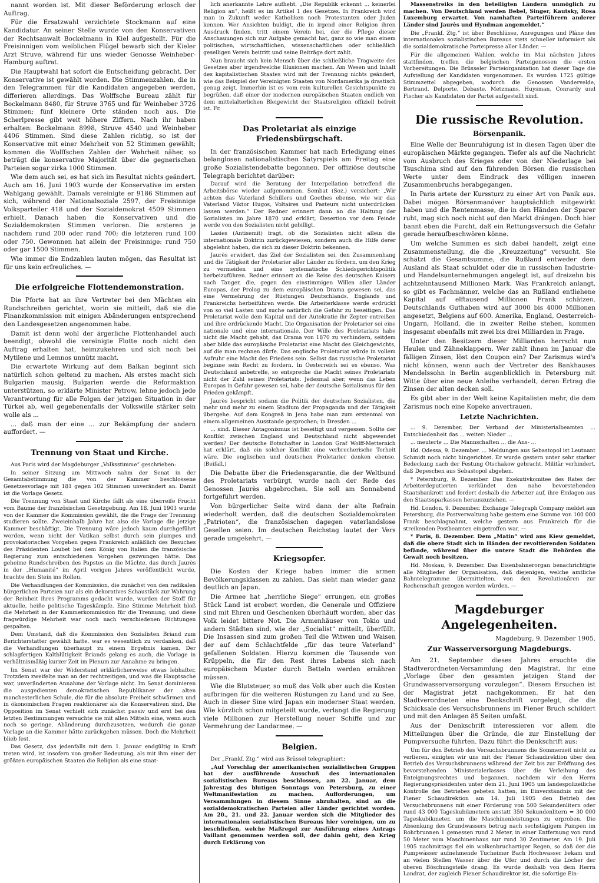nannt worden ist. Mit dieser Beförderung erlosch der Auftrag.
Für die Ersatzwahl verzichtete Stockmann auf eine Kandidatur. An seiner Stelle wurde von den Konservativen der Rechtsanwalt Bockelmann in Kiel aufgestellt. Für die Freisinnigen vom weiblichen Flügel bewarb sich der Kieler Arzt Struve, während für uns wieder Genosse Weinheber-Hamburg auftrat.
Die Hauptwahl hat sofort die Entscheidung gebracht. Der Konservative ist gewählt worden. Die Stimmenzahlen, die in den Telegrammen für die Kandidaten angegeben werden, differieren allerdings. Das Wolffsche Bureau zählt für Bockelmann 8480, für Struve 3765 und für Weinheber 3726 Stimmen; fünf kleinere Orte ständen noch aus. Die Scherlpresse gibt weit höhere Ziffern. Nach ihr haben erhalten: Bockelmann 8998, Struve 4540 und Weinheber 4406 Stimmen. Sind diese Zahlen richtig, so ist der Konservative mit einer Mehrheit von 52 Stimmen gewählt; kommen die Wolffschen Zahlen der Wahrheit näher, so beträgt die konservative Majorität über die gegnerischen Parteien sogar zirka 1000 Stimmen.
Wie dem auch sei, es hat sich im Resultat nichts geändert. Auch am 16. Juni 1903 wurde der Konservative im ersten Wahlgang gewählt. Damals vereinigte er 9186 Stimmen auf sich, während der Nationalsoziale 2597, der Freisinnige Volksparteiler 418 und der Sozialdemokrat 4509 Stimmen erhielt. Danach haben die Konservativen und die Sozialdemokraten Stimmen verloren. Die ersteren je nachdem rund 200 oder rund 700; die letzteren rund 100 oder 750. Gewonnen hat allein der Freisinnige: rund 750 oder gar 1500 Stimmen.
Wie immer die Endzahlen lauten mögen, das Resultat ist für uns kein erfreuliches. —
Die erfolgreiche Flottendemonstration.
Die Pforte hat an ihre Vertreter bei den Mächten ein Rundschreiben gerichtet, worin sie mitteilt, daß sie die Finanzkommission mit einigen Abänderungen entsprechend den Landesgesetzen angenommen habe.
Damit ist denn wohl der ärgerliche Flottenhandel auch beendigt, obwohl die vereinigte Flotte noch nicht den Auftrag erhalten hat, heimzukehren und sich noch bei Mytilene und Lemnos unnütz macht.
Die erwartete Wirkung auf dem Balkan beginnt sich natürlich schon geltend zu machen. Als erstes macht sich Bulgarien mausig. Bulgarien werde die Reformaktion unterstützen, so erklärte Minister Petrow, lehne jedoch jede Verantwortung für alle Folgen der jetzigen Situation in der Türkei ab, weil gegebenenfalls der Volkswille stärker sein wolle als ...
... daß man der eine ... zur Bekämpfung der andern auffordert. —
Trennung von Staat und Kirche.
Aus Paris wird der Magdeburger „Volksstimme“ geschrieben:
In seiner Sitzung am Mittwoch nahm der Senat in der Gesamtabstimmung die von der Kammer beschlossene Gesetzesvorlage mit 181 gegen 102 Stimmen unverändert an. Damit ist die Vorlage Gesetz.
Die Trennung von Staat und Kirche fällt als eine überreife Frucht vom Baume der französischen Gesetzgebung. Am 18. Juni 1903 wurde von der Kammer die Kommission gewählt, die die Frage der Trennung studieren sollte. Zweieinhalb Jahre hat also die Vorlage die jetzige Kammer beschäftigt. Die Trennung wäre jedoch kaum durchgeführt worden, wenn nicht der Vatikan selbst durch sein plumpes und provokatorisches Vorgehen gegen Frankreich anläßlich des Besuches des Präsidenten Loubet bei dem König von Italien die französische Regierung zum entschiedenen Vorgehen gezwungen hätte. Das geheime Rundschreiben des Papstes an die Mächte, das durch Jaurès in der „Humanité“ im April vorigen Jahres veröffentlicht wurde, brachte den Stein ins Rollen.
Die Verhandlungen der Kommission, die zunächst von den radikalen bürgerlichen Parteien nur als ein dekoratives Schaustück zur Wahrung der Reinheit ihres Programms gedacht wurde, wurden der Stoff für aktuelle, heiße politische Tageskämpfe. Eine Stimme Mehrheit bloß die Mehrheit in der Kammerkommission für die Trennung, und diese fragwürdige Mehrheit war noch nach verschiedenen Richtungen gespalten.
Dem Umstand, daß die Kommission den Sozialisten Briand zum Berichterstatter gewählt hatte, war es wesentlich zu verdanken, daß die Verhandlungen überhaupt zu einem Ergebnis kamen. Der schlagfertigen Kaltblütigkeit Briands gelang es auch, die Vorlage in verhältnismäßig kurzer Zeit im Plenum zur Annahme zu bringen.
Im Senat war der Widerstand erklärlicherweise etwas lebhafter. Trotzdem zweifelte man an der rechtzeitigen, und was die Hauptsache war, unveränderten Annahme der Vorlage nicht. Im Senat dominieren die ausgedienten demokratischen Republikaner der alten manchesterlichen Schule, die für die absolute Freiheit schwärmen und in ökonomischen Fragen reaktionärer als die Konservativen sind. Die Opposition im Senat verhielt sich zunächst passiv und erst bei den letzten Bestimmungen versuchte sie mit allen Mitteln eine, wenn auch noch so geringe, Abänderung durchzusetzen, wodurch die ganze Vorlage an die Kammer hätte zurückgehen müssen. Doch die Mehrheit blieb fest.
Das Gesetz, das jedenfalls mit dem 1. Januar endgültig in Kraft treten wird, ist insofern von großer Bedeutung, als mit ihm einer der größten europäischen Staaten die Religion als eine staat-
lich anerkannte Lehre aufhebt. „Die Republik erkennt ... keinerlei Religion an“, heißt es im Artikel 1 des Gesetzes. In Frankreich wird man in Zukunft weder Katholiken noch Protestanten oder Juden kennen. Wer Ansichten huldigt, die in irgend einer Religion ihren Ausdruck finden, tritt einem Verein bei, der die Pflege dieser Anschauungen sich zur Aufgabe gemacht hat, ganz so wie man einem politischen, wirtschaftlichen, wissenschaftlichen oder schließlich geselligen Verein beitritt und seine Beiträge dort zahlt.
Nun braucht sich kein Mensch über die schließliche Tragweite des Gesetzes aber irgendwelche Illusionen machen. Am Wesen und Inhalt des kapitalistischen Staates wird mit der Trennung nichts geändert, wie das Beispiel der Vereinigten Staaten von Nordamerika ja drastisch genug zeigt. Immerhin ist es vom rein kulturellen Gesichtspunkte zu begrüßen, daß einer der modernen europäischen Staaten endlich von dem mittelalterlichen Bleigewicht der Staatsreligion offiziell befreit ist. Fr.
Das Proletariat als einzige Friedensbürgschaft.
In der französischen Kammer hat nach Erledigung eines belanglosen nationalistischen Satyrspiels am Freitag eine große Sozialistendebatte begonnen. Der offiziöse deutsche Telegraph berichtet darüber:
Darauf wird die Beratung der Interpellation betreffend die Arbeitsbörse wieder aufgenommen. Sembat (Soz.) versichert: „Wir achten das Vaterland Schillers und Goethes ebenso, wie wir das Vaterland Viktor Hugos, Voltaires und Pasteurs nicht unterdrücken lassen werden.“ Der Redner erinnert dann an die Haltung der Sozialisten im Jahre 1870 und erklärt, Desertion vor dem Feinde werde von den Sozialisten nicht gebilligt.
Lasies (Antisemit) fragt, ob die Sozialisten nicht allein die internationale Doktrin zurückgewiesen, sondern auch die Hilfe derer abgelehnt haben, die sich zu dieser Doktrin bekennen.
Jaurès erwidert, das Ziel der Sozialisten sei, den Zusammenhang und die Tätigkeit der Proletarier aller Länder zu fördern, um den Krieg zu vermeiden und eine systematische Schiedsgerichtspolitik herbeizuführen. Redner erinnert an die Reise des deutschen Kaisers nach Tanger, die, gegen den einstimmigen Willen aller Länder Europas, der Prolog zu dem europäischen Drama gewesen sei, das eine Vermehrung der Rüstungen Deutschlands, Englands und Frankreichs herbeiführen werde. Die Arbeiterklasse werde erdrückt von so viel Lasten und suche natürlich die Gefahr zu beseitigen. Das Proletariat wolle dem Kapital und der Autokratie ihr Zepter entreißen und ihre erdrückende Macht. Die Organisation der Proletarier sei eine nationale und eine internationale. Der Wille des Proletariats habe nicht die Macht gehabt, das Drama von 1870 zu verhindern, seitdem aber bilde das europäische Proletariat eine Macht des Gleichgewichts, auf die man rechnen dürfe. Das englische Proletariat würde in vollem Aufruhr eine Macht des Friedens sein. Selbst das russische Proletariat beginne sein Recht zu fordern. In Oesterreich sei es ebenso. Was Deutschland anbetreffe, so entspreche die Macht seines Proletariats nicht der Zahl seines Proletariats. Jedesmal aber, wenn das Leben Europas in Gefahr gewesen sei, habe der deutsche Sozialismus für den Frieden gekämpft.
Jaurès bespricht sodann die Politik der deutschen Sozialisten, die mehr und mehr zu einem Stadium der Propaganda und der Tätigkeit übergehe. Auf dem Kongreß in Jena habe man zum erstenmal von einem allgemeinen Ausstande gesprochen; in Dresden ...
... sind. Dieser Antagonismus ist beseitigt und vergessen. Sollte der Konflikt zwischen England und Deutschland nicht abgewendet werden? Der deutsche Botschafter in London Graf Wolff-Metternich hat erklärt, daß ein solcher Konflikt eine verbrecherische Torheit wäre. Die englischen und deutschen Proletarier denken ebenso. (Beifall.)
Die Debatte über die Friedensgarantie, die der Weltbund des Proletariats verbürgt, wurde nach der Rede des Genossen Jaurès abgebrochen. Sie soll am Sonnabend fortgeführt werden.
Von bürgerlicher Seite wird dann der alte Refrain wiederholt werden, daß die deutschen Sozialdemokraten „Patrioten“, die französischen dagegen vaterlandslose Gesellen seien. Im deutschen Reichstag lautet der Vers gerade umgekehrt. —
Kriegsopfer.
Die Kosten der Kriege haben immer die armen Bevölkerungsklassen zu zahlen. Das sieht man wieder ganz deutlich an Japan.
Die Armee hat „herrliche Siege“ errungen, ein großes Stück Land ist erobert worden, die Generale und Offiziere sind mit Ehren und Geschenken überhäuft worden, aber das Volk leidet bittere Not. Die Armenhäuser von Tokio und andern Städten sind, wie der „Socialist“ mitteilt, überfüllt. Die Insassen sind zum großen Teil die Witwen und Waisen der auf dem Schlachtfelde „für das teure Vaterland“ gefallenen Soldaten. Hierzu kommen die Tausende von Krüppeln, die für den Rest ihres Lebens sich nach europäischem Muster durch Betteln werden ernähren müssen.
Wie die Blutsteuer, so muß das Volk aber auch die Kosten aufbringen für die weiteren Rüstungen zu Land und zu See. Auch in dieser Sine wird Japan ein moderner Staat werden. Wie kürzlich schon mitgeteilt wurde, verlangt die Regierung viele Millionen zur Herstellung neuer Schiffe und zur Vermehrung der Landarmee. —
Belgien.
Der „Frankf. Ztg.“ wird aus Brüssel telegraphiert:
„Auf Vorschlag der amerikanischen sozialistischen Gruppen hat der ausführende Ausschuß des internationalen sozialistischen Bureaus beschlossen, am 22. Januar, dem Jahrestag des blutigen Sonntags von Petersburg, zu einer Weltmanifestation zu machen. Aufforderungen, um Versammlungen in diesem Sinne abzuhalten, sind an die sozialdemokratischen Parteien aller Länder gerichtet worden. Am 20., 21. und 22. Januar werden sich die Mitglieder des internationalen sozialistischen Bureaus hier vereinigen, um zu beschließen, welche Maßregel zur Ausführung eines Antrags Vaillant genommen werden soll, der dahin geht, den Krieg durch Erklärung von
Massenstreiks in den beteiligten Ländern unmöglich zu machen. Von Deutschland werden Bebel, Singer, Kautsky, Rosa Luxemburg erwartet. Von namhaften Parteiführern anderer Länder sind Jaurès und Hyndman angemeldet.“
Die „Frankf. Ztg.“ ist über Beschlüsse, Anregungen und Pläne des internationalen sozialistischen Bureaus stets schneller informiert als die sozialdemokratische Parteipresse aller Länder. —
Für die allgemeinen Wahlen, welche im Mai nächsten Jahres stattfinden, treffen die belgischen Parteigenossen die ersten Vorbereitungen. Die Brüsseler Parteiorganisation hat dieser Tage die Aufstellung der Kandidaten vorgenommen. Es wurden 1725 gültige Stimmzettel abgegeben, wodurch die Genossen Vandervelde, Bertrand, Delporte, Debaste, Metzmans, Huysman, Conrardy und Fischer als Kandidaten der Partei aufgestellt sind.
Die russische Revolution.
Börsenpanik.
Eine Welle der Beunruhigung ist in diesen Tagen über die europäischen Märkte gegangen. Tiefer als auf die Nachricht vom Ausbruch des Krieges oder von der Niederlage bei Tsuschima sind auf den führenden Börsen die russischen Werte unter dem Eindruck des völligen inneren Zusammenbruchs herabgegangen.
In Paris artete der Kurssturz zu einer Art von Panik aus. Dabei mögen Börsenmanöver hauptsächlich mitgewirkt haben und die Rentenmasse, die in den Händen der Sparer ruht, mag sich noch nicht auf den Markt drängen. Doch hier bannt eben die Furcht, daß ein Rettungsversuch die Gefahr gerade heraufbeschwören könne.
Um welche Summen es sich dabei handelt, zeigt eine Zusammenstellung, die die „Kreuzzeitung“ versucht. Sie schätzt die Gesamtsumme, die Rußland entweder dem Ausland als Staat schuldet oder die in russischen Industrie- und Handelsunternehmungen angelegt ist, auf dreizehn bis achtzehntausend Millionen Mark. Was Frankreich anlangt, so gibt es Fachmänner, welche das an Rußland entliehene Kapital auf elftausend Millionen Frank schätzen. Deutschlands Guthaben wird auf 3000 bis 4000 Millionen angesetzt, Belgiens auf 600. Amerika, England, Oesterreich-Ungarn, Holland, die in zweiter Reihe stehen, kommen insgesamt ebenfalls mit zwei bis drei Milliarden in Frage.
Unter den Besitzern dieser Milliarden herrscht nun Heulen und Zähneklappern. Wer zahlt ihnen im Januar die fälligen Zinsen, löst den Coupon ein? Der Zarismus wird's nicht können, wenn auch der Vertreter des Bankhauses Mendelssohn in Berlin augenblicklich in Petersburg mit Witte über eine neue Anleihe verhandelt, deren Ertrag die Zinsen der alten decken soll.
Es gibt aber in der Welt keine Kapitalisten mehr, die dem Zarismus noch eine Kopeke anvertrauen.
Letzte Nachrichten.
... 9. Dezember. Der Verband der Ministerialbeamten ... Entschiedenheit das ... weiter: Nieder ...
... meuterte ... Die Mannschaften ... die Ans- ...
Hd. Odessa, 9. Dezember. ... Meldungen aus Sebastopol ist Leutnant Schmidt noch nicht hingerichtet. Er wurde gestern unter sehr starker Bedeckung nach der Festung Otschakow gebracht. Militär verhindert, daß Depeschen aus Sebastopol abgehen.
* Petersburg, 9. Dezember. Das Exekutivkomitee des Rates der Arbeiterdeputierten verkündet den nahe bevorstehenden Staatsbankrott und fordert deshalb die Arbeiter auf, ihre Einlagen aus den Staatssparkassen herauszuziehen. —
Hd. London, 9. Dezember. Exchange Telegraph Company meldet aus Petersburg, die Postverwaltung habe gestern eine Summe von 100 000 Frank beschlagnahmt, welche gestern aus Frankreich für die streikenden Postbeamten eingetroffen war. —
* Paris, 8. Dezember. Dem „Matin“ wird aus Kiew gemeldet, daß die obere Stadt sich in Händen der revoltierenden Soldaten befände, während über die untere Stadt die Behörden die Gewalt noch besitzen.
Hd. Moskau, 9. Dezember. Das Eisenbahnerorgan benachrichtigte alle Mitglieder der Organisation, daß diejenigen, welche amtliche Bahntelegramme übermittelten, von den Revolutionären zur Rechenschaft gezogen werden würden. —
Magdeburger Angelegenheiten.
Magdeburg, 9. Dezember 1905.
Zur Wasserversorgung Magdeburgs.
Am 21. September dieses Jahres ersuchte die Stadtverordneten-Versammlung den Magistrat, ihr eine „Vorlage über den gesamten jetzigen Stand der Grundwasserversorgung vorzulegen“. Diesem Ersuchen ist der Magistrat jetzt nachgekommen. Er hat den Stadtverordneten eine Denkschrift vorgelegt, die die Schicksale des Versuchsbrunnens im Fiener Bruch schildert und mit den Anlagen 85 Seiten umfaßt.
Aus der Denkschrift interessieren vor allem die Mitteilungen über die Gründe, die zur Einstellung der Pumpversuche führten. Dazu führt die Denkschrift aus:
Um für den Betrieb des Versuchsbrunnens die Sommerzeit nicht zu verlieren, einigten wir uns mit der Fiener Schaudirektion über den Betrieb des Versuchsbrunnens während der Zeit bis zur Eröffnung des bevorstehenden Ministerialerlasses über die Verleihung des Enteignungsrechtes und begannen, nachdem wir den Herrn Regierungspräsidenten unter dem 21. Juni 1905 um landespolizeiliche Kontrolle des Betriebes gebeten hatten, im Einverständnis mit der Fiener Schaudirektion am 14. Juli 1905 den Betrieb des Versuchsbrunnens mit einer Förderung von 500 Sekundenlitern oder rund 43 000 Tageskubikmetern anstatt 350 Sekundenlitern = 30 000 Tageskubikmeter, um die Maschinenleistungen zu erproben. Die Absenkung des Grundwassers betrug nach sechstägigem Pumpen im Rohrbrunnen 1 gemessen rund 2 Meter, in einer Entfernung von rund 50 Meter vom Maschinenhaus nur rund 30 Zentimeter. Am 19. Juli 1905 nachmittags fiel ein wolkenbruchartiger Regen, so daß der die Pumpwässer aufnehmende Tucheimer Bach Hochwasser bekam und an vielen Stellen Wasser über die Ufer und durch die Löcher der oberen Böschungsteile drang. Es wurde deshalb von dem Herrn Landrat, der zugleich Fiener Schaudirektor ist, die sofortige Ein-